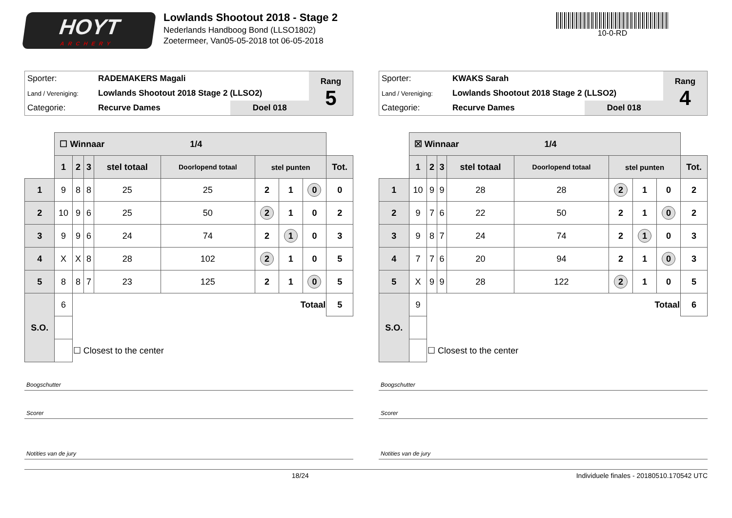HOYT
ARCHERY
Lowlands Shootout 2018 - Stage 2
Nederlands Handboog Bond (LLSO1802)
Zoetermeer, Van05-05-2018 tot 06-05-2018
10-0-RD
| Sporter: | RADEMAKERS Magali | | Rang 5 |
| Land / Vereniging: | Lowlands Shootout 2018 Stage 2 (LLSO2) | | |
| Categorie: | Recurve Dames | Doel 018 | |
| | ☐ Winnaar 1/4 | | | | | | | | |
| | 1 | 2 | 3 | stel totaal | Doorlopend totaal | stel punten | | | Tot. |
| 1 | 9 | 8 | 8 | 25 | 25 | 2 | 1 | 0 | 0 |
| 2 | 10 | 9 | 6 | 25 | 50 | 2 | 1 | 0 | 2 |
| 3 | 9 | 9 | 6 | 24 | 74 | 2 | 1 | 0 | 3 |
| 4 | X | X | 8 | 28 | 102 | 2 | 1 | 0 | 5 |
| 5 | 8 | 8 | 7 | 23 | 125 | 2 | 1 | 0 | 5 |
| S.O. | 6 | Totaal | | | | | | | 5 |
| | | ☐ Closest to the center | | | | | | | |
Boogschutter
Scorer
Notities van de jury
| Sporter: | KWAKS Sarah | | Rang 4 |
| Land / Vereniging: | Lowlands Shootout 2018 Stage 2 (LLSO2) | | |
| Categorie: | Recurve Dames | Doel 018 | |
| | ☒ Winnaar 1/4 | | | | | | | | |
| | 1 | 2 | 3 | stel totaal | Doorlopend totaal | stel punten | | | Tot. |
| 1 | 10 | 9 | 9 | 28 | 28 | 2 | 1 | 0 | 2 |
| 2 | 9 | 7 | 6 | 22 | 50 | 2 | 1 | 0 | 2 |
| 3 | 9 | 8 | 7 | 24 | 74 | 2 | 1 | 0 | 3 |
| 4 | 7 | 7 | 6 | 20 | 94 | 2 | 1 | 0 | 3 |
| 5 | X | 9 | 9 | 28 | 122 | 2 | 1 | 0 | 5 |
| S.O. | 9 | Totaal | | | | | | | 6 |
| | | ☐ Closest to the center | | | | | | | |
Boogschutter
Scorer
Notities van de jury
18/24 Individuele finales - 20180510.170542 UTC